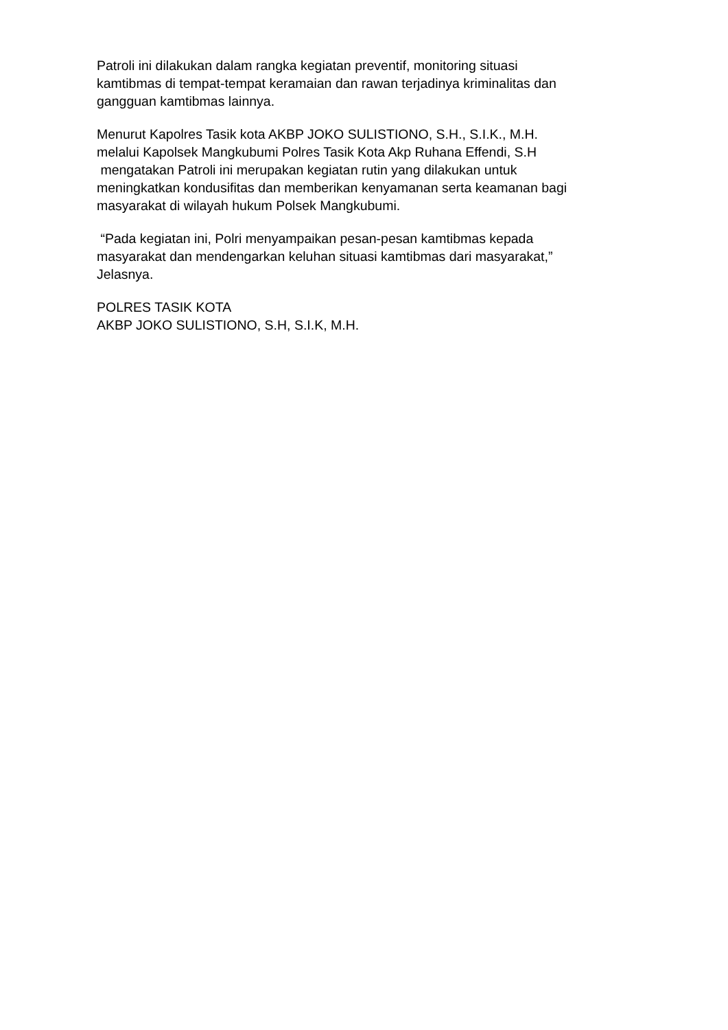Patroli ini dilakukan dalam rangka kegiatan preventif, monitoring situasi
kamtibmas di tempat-tempat keramaian dan rawan terjadinya kriminalitas dan
gangguan kamtibmas lainnya.
Menurut Kapolres Tasik kota AKBP JOKO SULISTIONO, S.H., S.I.K., M.H.
melalui Kapolsek Mangkubumi Polres Tasik Kota Akp Ruhana Effendi, S.H
mengatakan Patroli ini merupakan kegiatan rutin yang dilakukan untuk
meningkatkan kondusifitas dan memberikan kenyamanan serta keamanan bagi
masyarakat di wilayah hukum Polsek Mangkubumi.
“Pada kegiatan ini, Polri menyampaikan pesan-pesan kamtibmas kepada
masyarakat dan mendengarkan keluhan situasi kamtibmas dari masyarakat,”
Jelasnya.
POLRES TASIK KOTA
AKBP JOKO SULISTIONO, S.H, S.I.K, M.H.